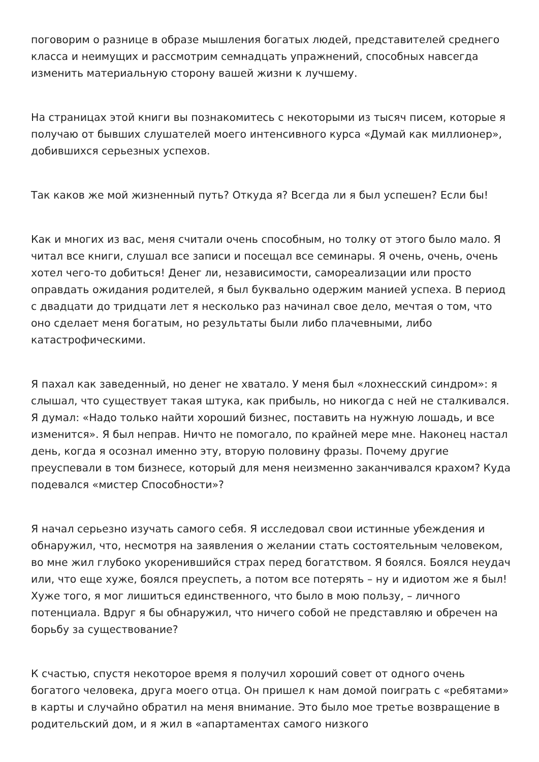поговорим о разнице в образе мышления богатых людей, представителей среднего класса и неимущих и рассмотрим семнадцать упражнений, способных навсегда изменить материальную сторону вашей жизни к лучшему.
На страницах этой книги вы познакомитесь с некоторыми из тысяч писем, которые я получаю от бывших слушателей моего интенсивного курса «Думай как миллионер», добившихся серьезных успехов.
Так каков же мой жизненный путь? Откуда я? Всегда ли я был успешен? Если бы!
Как и многих из вас, меня считали очень способным, но толку от этого было мало. Я читал все книги, слушал все записи и посещал все семинары. Я очень, очень, очень хотел чего-то добиться! Денег ли, независимости, самореализации или просто оправдать ожидания родителей, я был буквально одержим манией успеха. В период с двадцати до тридцати лет я несколько раз начинал свое дело, мечтая о том, что оно сделает меня богатым, но результаты были либо плачевными, либо катастрофическими.
Я пахал как заведенный, но денег не хватало. У меня был «лохнесский синдром»: я слышал, что существует такая штука, как прибыль, но никогда с ней не сталкивался. Я думал: «Надо только найти хороший бизнес, поставить на нужную лошадь, и все изменится». Я был неправ. Ничто не помогало, по крайней мере мне. Наконец настал день, когда я осознал именно эту, вторую половину фразы. Почему другие преуспевали в том бизнесе, который для меня неизменно заканчивался крахом? Куда подевался «мистер Способности»?
Я начал серьезно изучать самого себя. Я исследовал свои истинные убеждения и обнаружил, что, несмотря на заявления о желании стать состоятельным человеком, во мне жил глубоко укоренившийся страх перед богатством. Я боялся. Боялся неудач или, что еще хуже, боялся преуспеть, а потом все потерять – ну и идиотом же я был! Хуже того, я мог лишиться единственного, что было в мою пользу, – личного потенциала. Вдруг я бы обнаружил, что ничего собой не представляю и обречен на борьбу за существование?
К счастью, спустя некоторое время я получил хороший совет от одного очень богатого человека, друга моего отца. Он пришел к нам домой поиграть с «ребятами» в карты и случайно обратил на меня внимание. Это было мое третье возвращение в родительский дом, и я жил в «апартаментах самого низкого